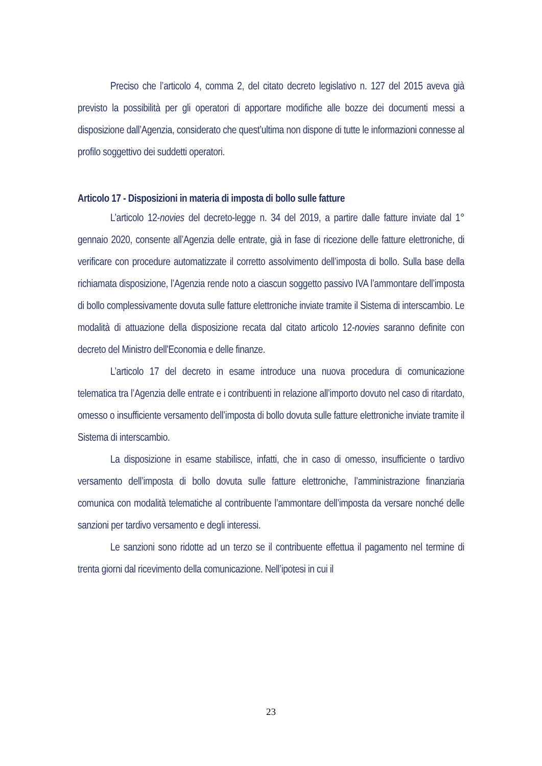Preciso che l’articolo 4, comma 2, del citato decreto legislativo n. 127 del 2015 aveva già previsto la possibilità per gli operatori di apportare modifiche alle bozze dei documenti messi a disposizione dall’Agenzia, considerato che quest’ultima non dispone di tutte le informazioni connesse al profilo soggettivo dei suddetti operatori.
Articolo 17 - Disposizioni in materia di imposta di bollo sulle fatture
L’articolo 12-novies del decreto-legge n. 34 del 2019, a partire dalle fatture inviate dal 1° gennaio 2020, consente all’Agenzia delle entrate, già in fase di ricezione delle fatture elettroniche, di verificare con procedure automatizzate il corretto assolvimento dell’imposta di bollo. Sulla base della richiamata disposizione, l’Agenzia rende noto a ciascun soggetto passivo IVA l’ammontare dell’imposta di bollo complessivamente dovuta sulle fatture elettroniche inviate tramite il Sistema di interscambio. Le modalità di attuazione della disposizione recata dal citato articolo 12-novies saranno definite con decreto del Ministro dell'Economia e delle finanze.
L’articolo 17 del decreto in esame introduce una nuova procedura di comunicazione telematica tra l’Agenzia delle entrate e i contribuenti in relazione all’importo dovuto nel caso di ritardato, omesso o insufficiente versamento dell’imposta di bollo dovuta sulle fatture elettroniche inviate tramite il Sistema di interscambio.
La disposizione in esame stabilisce, infatti, che in caso di omesso, insufficiente o tardivo versamento dell’imposta di bollo dovuta sulle fatture elettroniche, l’amministrazione finanziaria comunica con modalità telematiche al contribuente l’ammontare dell’imposta da versare nonché delle sanzioni per tardivo versamento e degli interessi.
Le sanzioni sono ridotte ad un terzo se il contribuente effettua il pagamento nel termine di trenta giorni dal ricevimento della comunicazione. Nell’ipotesi in cui il
23